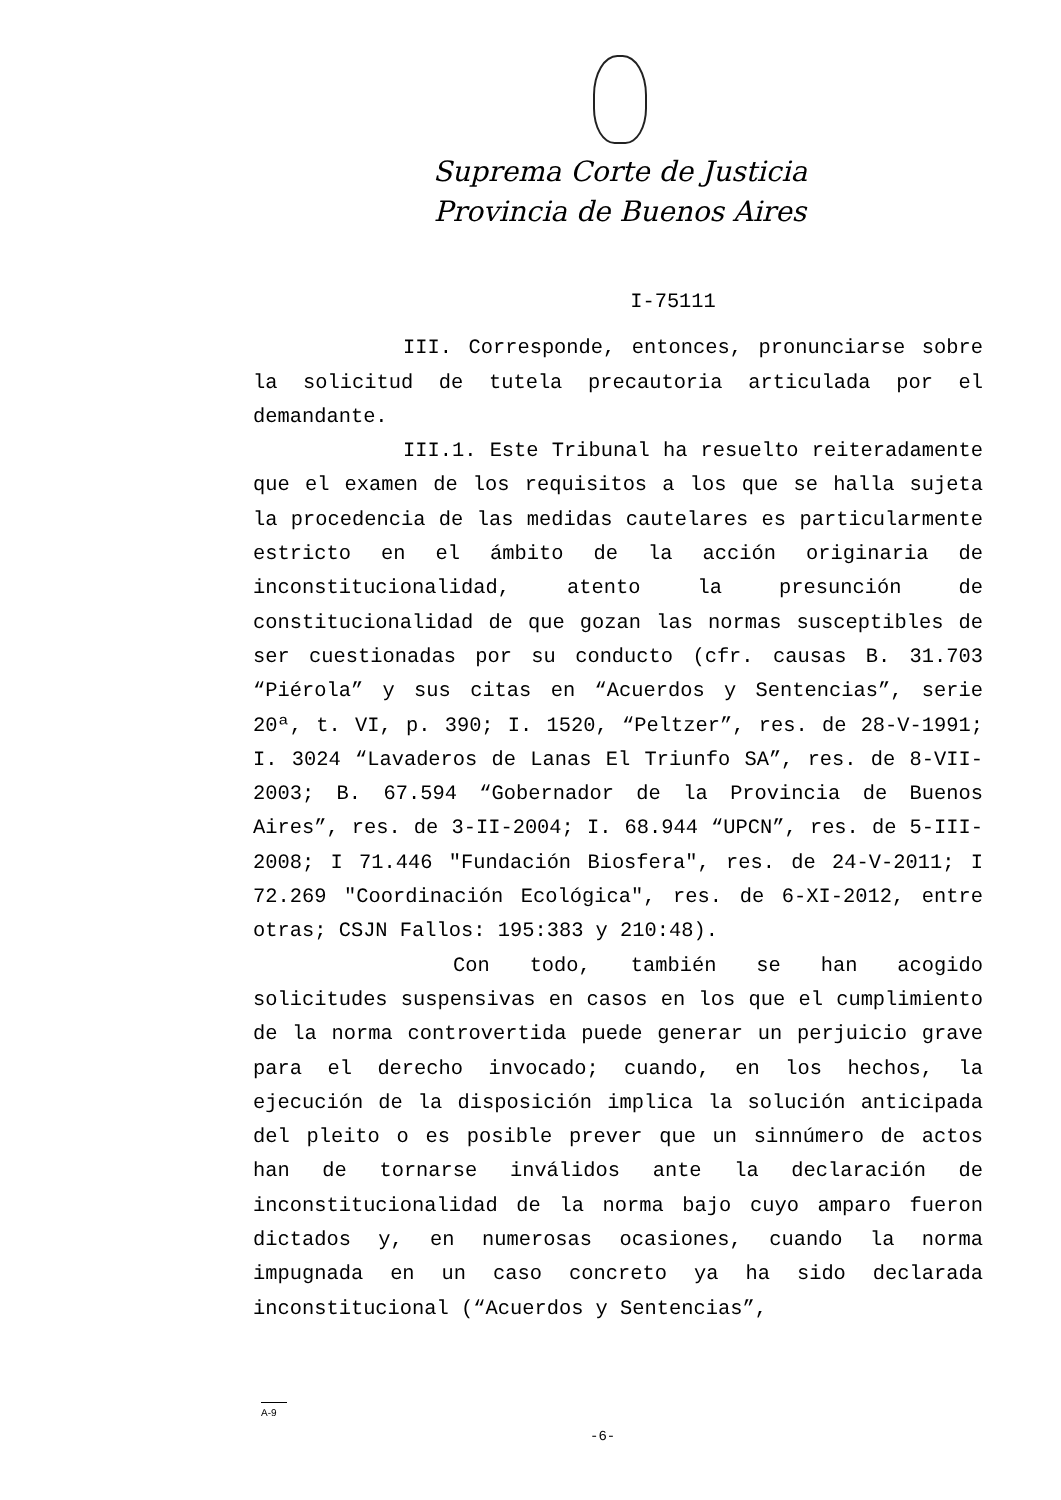Suprema Corte de Justicia
Provincia de Buenos Aires
I-75111
III. Corresponde, entonces, pronunciarse sobre la solicitud de tutela precautoria articulada por el demandante.
III.1. Este Tribunal ha resuelto reiteradamente que el examen de los requisitos a los que se halla sujeta la procedencia de las medidas cautelares es particularmente estricto en el ámbito de la acción originaria de inconstitucionalidad, atento la presunción de constitucionalidad de que gozan las normas susceptibles de ser cuestionadas por su conducto (cfr. causas B. 31.703 “Piérola” y sus citas en “Acuerdos y Sentencias”, serie 20ª, t. VI, p. 390; I. 1520, “Peltzer”, res. de 28-V-1991; I. 3024 “Lavaderos de Lanas El Triunfo SA”, res. de 8-VII-2003; B. 67.594 “Gobernador de la Provincia de Buenos Aires”, res. de 3-II-2004; I. 68.944 “UPCN”, res. de 5-III-2008; I 71.446 "Fundación Biosfera", res. de 24-V-2011; I 72.269 "Coordinación Ecológica", res. de 6-XI-2012, entre otras; CSJN Fallos: 195:383 y 210:48).
Con todo, también se han acogido solicitudes suspensivas en casos en los que el cumplimiento de la norma controvertida puede generar un perjuicio grave para el derecho invocado; cuando, en los hechos, la ejecución de la disposición implica la solución anticipada del pleito o es posible prever que un sinnúmero de actos han de tornarse inválidos ante la declaración de inconstitucionalidad de la norma bajo cuyo amparo fueron dictados y, en numerosas ocasiones, cuando la norma impugnada en un caso concreto ya ha sido declarada inconstitucional (“Acuerdos y Sentencias”,
A-9
-6-